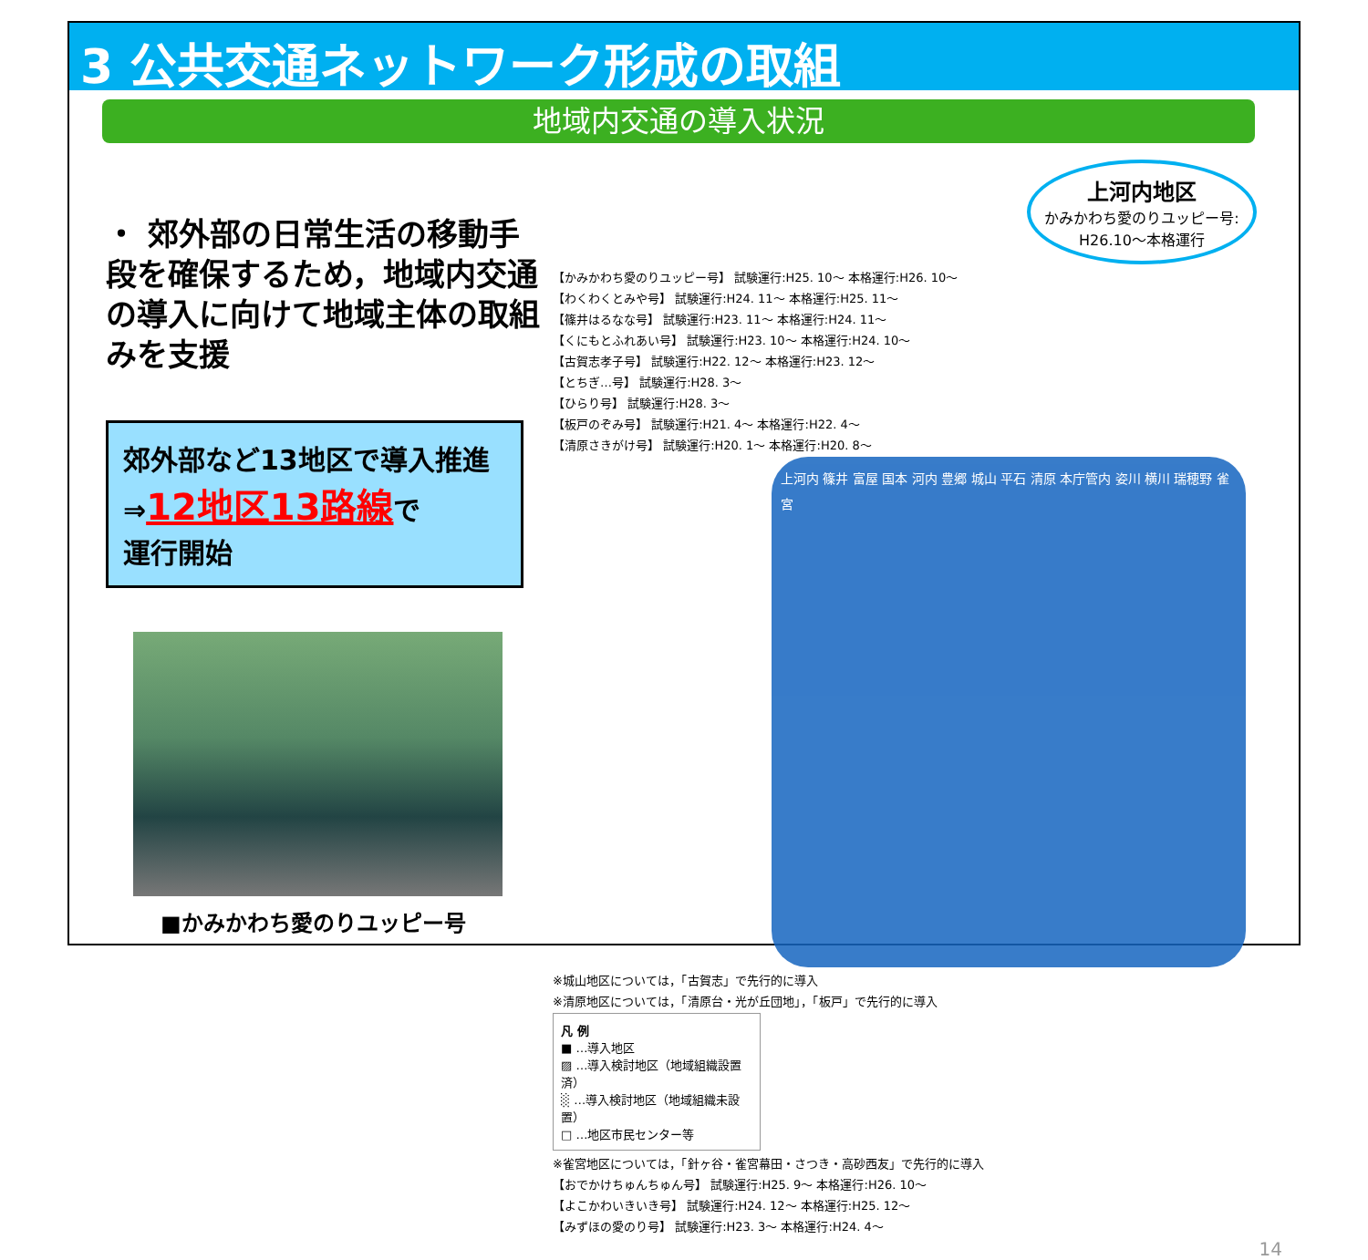3 公共交通ネットワーク形成の取組
地域内交通の導入状況
・ 郊外部の日常生活の移動手段を確保するため，地域内交通の導入に向けて地域主体の取組みを支援
郊外部など13地区で導入推進
⇒12地区13路線で
運行開始
■かみかわち愛のりユッピー号
上河内地区
かみかわち愛のりユッピー号:
H26.10～本格運行
【かみかわち愛のりユッピー号】 試験運行:H25. 10～ 本格運行:H26. 10～
【わくわくとみや号】 試験運行:H24. 11～ 本格運行:H25. 11～
【篠井はるなな号】 試験運行:H23. 11～ 本格運行:H24. 11～
【くにもとふれあい号】 試験運行:H23. 10～ 本格運行:H24. 10～
【古賀志孝子号】 試験運行:H22. 12～ 本格運行:H23. 12～
【とちぎ…号】 試験運行:H28. 3～
【ひらり号】 試験運行:H28. 3～
【板戸のぞみ号】 試験運行:H21. 4～ 本格運行:H22. 4～
【清原さきがけ号】 試験運行:H20. 1～ 本格運行:H20. 8～
上河内 篠井 富屋 国本 河内 豊郷 城山 平石 清原 本庁管内 姿川 横川 瑞穂野 雀宮
※城山地区については，「古賀志」で先行的に導入
※清原地区については，「清原台・光が丘団地」，「板戸」で先行的に導入
凡 例
■ …導入地区
▨ …導入検討地区（地域組織設置済）
░ …導入検討地区（地域組織未設置）
□ …地区市民センター等
※雀宮地区については，「針ヶ谷・雀宮幕田・さつき・高砂西友」で先行的に導入
【おでかけちゅんちゅん号】 試験運行:H25. 9～ 本格運行:H26. 10～
【よこかわいきいき号】 試験運行:H24. 12～ 本格運行:H25. 12～
【みずほの愛のり号】 試験運行:H23. 3～ 本格運行:H24. 4～
14